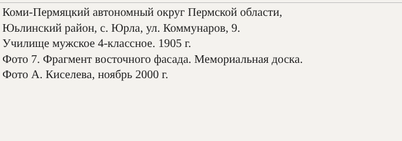Коми-Пермяцкий автономный округ Пермской области,
Юьлинский район, с. Юрла, ул. Коммунаров, 9.
Училище мужское 4-классное. 1905 г.
Фото 7. Фрагмент восточного фасада. Мемориальная доска.
Фото А. Киселева, ноябрь 2000 г.